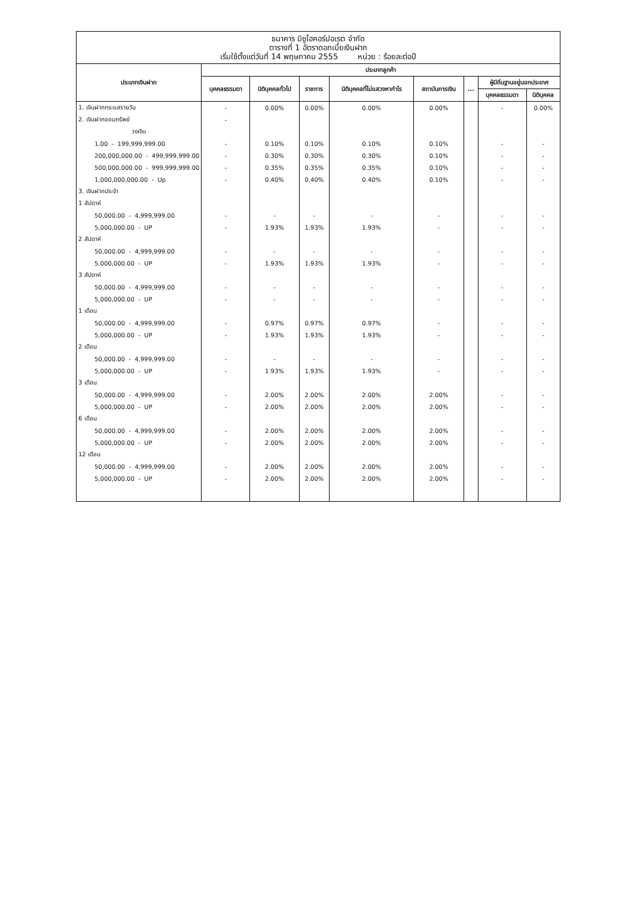ธนาคาร มิซูโฮคอร์ปอเรต จำกัด
ตารางที่ 1 อัตราดอกเบี้ยเงินฝาก
เริ่มใช้ตั้งแต่วันที่ 14 พฤษภาคม 2555 หน่วย : ร้อยละต่อปี
| ประเภทเงินฝาก | ประเภทลูกค้า | | | | | | | |
| --- | --- | --- | --- | --- | --- | --- | --- | --- |
| | บุคคลธรรมดา | นิติบุคคลทั่วไป | ราชการ | นิติบุคคลที่ไม่แสวงหากำไร | สถาบันการเงิน | ... | ผู้มีถิ่นฐานอยู่นอกประเทศ | |
| | | | | | | | บุคคลธรรมดา | นิติบุคคล |
| 1. เงินฝากกระแสรายวัน | - | 0.00% | 0.00% | 0.00% | 0.00% | | - | 0.00% |
| 2. เงินฝากออมทรัพย์ | - | | | | | | | |
| วงเงิน | | | | | | | | |
| 1.00 - 199,999,999.00 | - | 0.10% | 0.10% | 0.10% | 0.10% | | - | - |
| 200,000,000.00 - 499,999,999.00 | - | 0.30% | 0.30% | 0.30% | 0.10% | | - | - |
| 500,000,000.00 - 999,999,999.00 | - | 0.35% | 0.35% | 0.35% | 0.10% | | - | - |
| 1,000,000,000.00 - Up | - | 0.40% | 0.40% | 0.40% | 0.10% | | - | - |
| 3. เงินฝากประจำ | | | | | | | | |
| 1 สัปดาห์ | | | | | | | | |
| 50,000.00 - 4,999,999.00 | - | - | - | - | - | | - | - |
| 5,000,000.00 - UP | - | 1.93% | 1.93% | 1.93% | - | | - | - |
| 2 สัปดาห์ | | | | | | | | |
| 50,000.00 - 4,999,999.00 | - | - | - | - | - | | - | - |
| 5,000,000.00 - UP | - | 1.93% | 1.93% | 1.93% | - | | - | - |
| 3 สัปดาห์ | | | | | | | | |
| 50,000.00 - 4,999,999.00 | - | - | - | - | - | | - | - |
| 5,000,000.00 - UP | - | - | - | - | - | | - | - |
| 1 เดือน | | | | | | | | |
| 50,000.00 - 4,999,999.00 | - | 0.97% | 0.97% | 0.97% | - | | - | - |
| 5,000,000.00 - UP | - | 1.93% | 1.93% | 1.93% | - | | - | - |
| 2 เดือน | | | | | | | | |
| 50,000.00 - 4,999,999.00 | - | - | - | - | - | | - | - |
| 5,000,000.00 - UP | - | 1.93% | 1.93% | 1.93% | - | | - | - |
| 3 เดือน | | | | | | | | |
| 50,000.00 - 4,999,999.00 | - | 2.00% | 2.00% | 2.00% | 2.00% | | - | - |
| 5,000,000.00 - UP | - | 2.00% | 2.00% | 2.00% | 2.00% | | - | - |
| 6 เดือน | | | | | | | | |
| 50,000.00 - 4,999,999.00 | - | 2.00% | 2.00% | 2.00% | 2.00% | | - | - |
| 5,000,000.00 - UP | - | 2.00% | 2.00% | 2.00% | 2.00% | | - | - |
| 12 เดือน | | | | | | | | |
| 50,000.00 - 4,999,999.00 | - | 2.00% | 2.00% | 2.00% | 2.00% | | - | - |
| 5,000,000.00 - UP | - | 2.00% | 2.00% | 2.00% | 2.00% | | - | - |